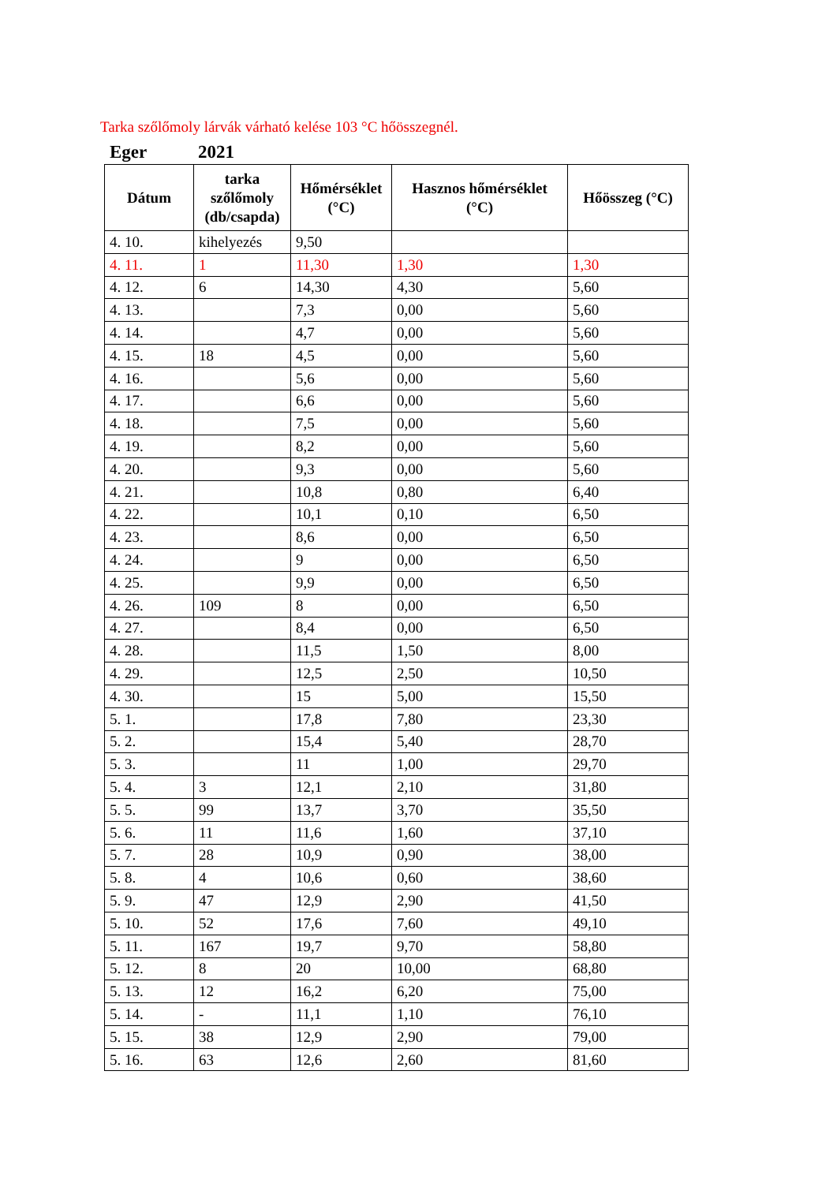Tarka szőlőmoly lárvák várható kelése 103 °C hőösszegnél.
Eger 2021
| Dátum | tarka szőlőmoly (db/csapda) | Hőmérséklet (°C) | Hasznos hőmérséklet (°C) | Hőösszeg (°C) |
| --- | --- | --- | --- | --- |
| 4. 10. | kihelyezés | 9,50 | | |
| 4. 11. | 1 | 11,30 | 1,30 | 1,30 |
| 4. 12. | 6 | 14,30 | 4,30 | 5,60 |
| 4. 13. | | 7,3 | 0,00 | 5,60 |
| 4. 14. | | 4,7 | 0,00 | 5,60 |
| 4. 15. | 18 | 4,5 | 0,00 | 5,60 |
| 4. 16. | | 5,6 | 0,00 | 5,60 |
| 4. 17. | | 6,6 | 0,00 | 5,60 |
| 4. 18. | | 7,5 | 0,00 | 5,60 |
| 4. 19. | | 8,2 | 0,00 | 5,60 |
| 4. 20. | | 9,3 | 0,00 | 5,60 |
| 4. 21. | | 10,8 | 0,80 | 6,40 |
| 4. 22. | | 10,1 | 0,10 | 6,50 |
| 4. 23. | | 8,6 | 0,00 | 6,50 |
| 4. 24. | | 9 | 0,00 | 6,50 |
| 4. 25. | | 9,9 | 0,00 | 6,50 |
| 4. 26. | 109 | 8 | 0,00 | 6,50 |
| 4. 27. | | 8,4 | 0,00 | 6,50 |
| 4. 28. | | 11,5 | 1,50 | 8,00 |
| 4. 29. | | 12,5 | 2,50 | 10,50 |
| 4. 30. | | 15 | 5,00 | 15,50 |
| 5. 1. | | 17,8 | 7,80 | 23,30 |
| 5. 2. | | 15,4 | 5,40 | 28,70 |
| 5. 3. | | 11 | 1,00 | 29,70 |
| 5. 4. | 3 | 12,1 | 2,10 | 31,80 |
| 5. 5. | 99 | 13,7 | 3,70 | 35,50 |
| 5. 6. | 11 | 11,6 | 1,60 | 37,10 |
| 5. 7. | 28 | 10,9 | 0,90 | 38,00 |
| 5. 8. | 4 | 10,6 | 0,60 | 38,60 |
| 5. 9. | 47 | 12,9 | 2,90 | 41,50 |
| 5. 10. | 52 | 17,6 | 7,60 | 49,10 |
| 5. 11. | 167 | 19,7 | 9,70 | 58,80 |
| 5. 12. | 8 | 20 | 10,00 | 68,80 |
| 5. 13. | 12 | 16,2 | 6,20 | 75,00 |
| 5. 14. | - | 11,1 | 1,10 | 76,10 |
| 5. 15. | 38 | 12,9 | 2,90 | 79,00 |
| 5. 16. | 63 | 12,6 | 2,60 | 81,60 |